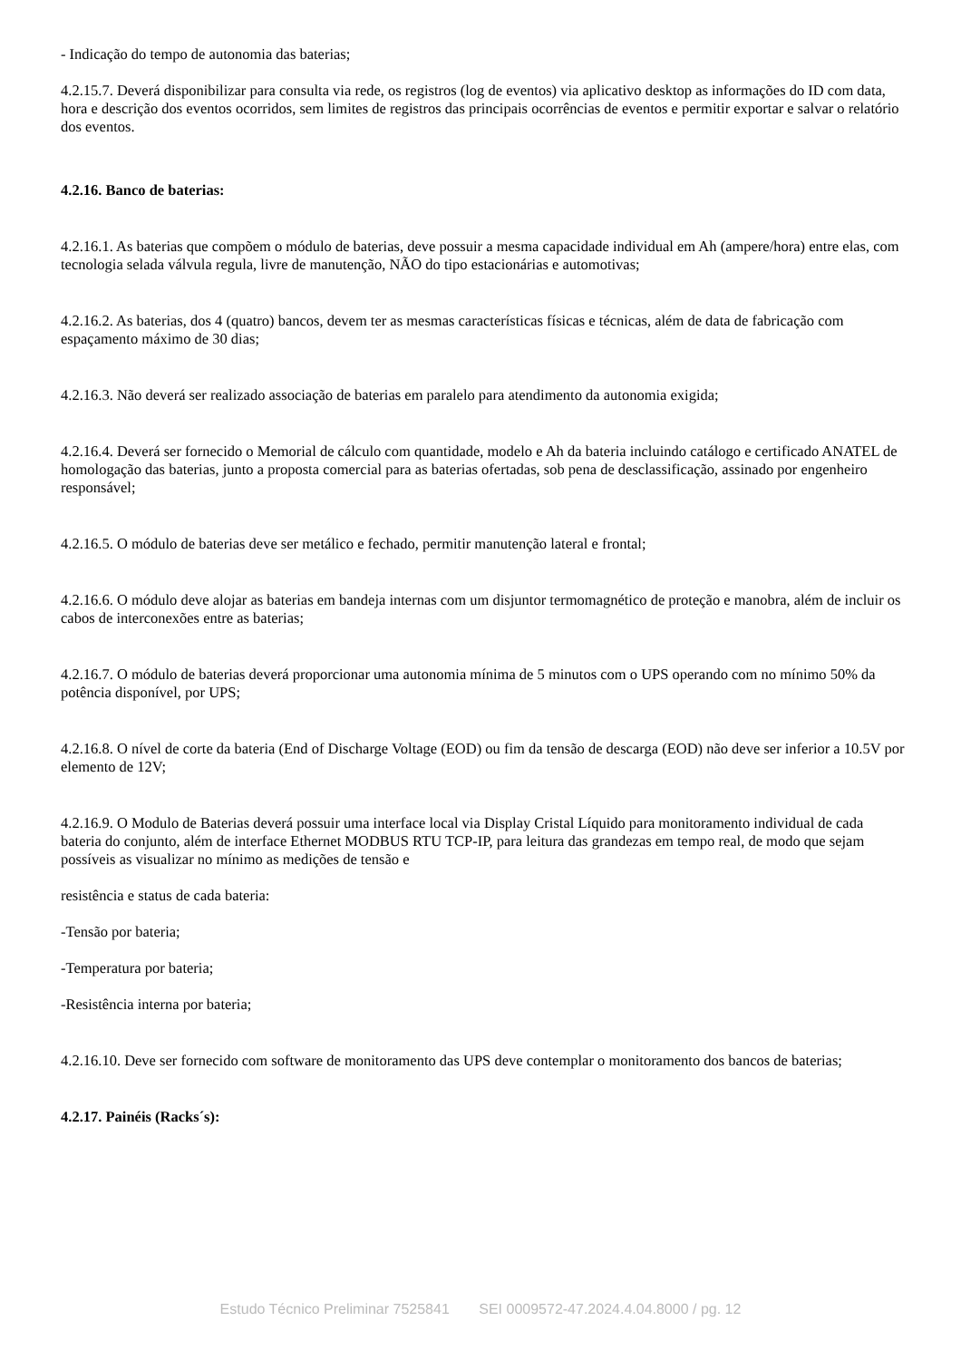- Indicação do tempo de autonomia das baterias;
4.2.15.7. Deverá disponibilizar para consulta via rede, os registros (log de eventos) via aplicativo desktop as informações do ID com data, hora e descrição dos eventos ocorridos, sem limites de registros das principais ocorrências de eventos e permitir exportar e salvar o relatório dos eventos.
4.2.16. Banco de baterias:
4.2.16.1. As baterias que compõem o módulo de baterias, deve possuir a mesma capacidade individual em Ah (ampere/hora) entre elas, com tecnologia selada válvula regula, livre de manutenção, NÃO do tipo estacionárias e automotivas;
4.2.16.2. As baterias, dos 4 (quatro) bancos, devem ter as mesmas características físicas e técnicas, além de data de fabricação com espaçamento máximo de 30 dias;
4.2.16.3. Não deverá ser realizado associação de baterias em paralelo para atendimento da autonomia exigida;
4.2.16.4. Deverá ser fornecido o Memorial de cálculo com quantidade, modelo e Ah da bateria incluindo catálogo e certificado ANATEL de homologação das baterias, junto a proposta comercial para as baterias ofertadas, sob pena de desclassificação, assinado por engenheiro responsável;
4.2.16.5. O módulo de baterias deve ser metálico e fechado, permitir manutenção lateral e frontal;
4.2.16.6. O módulo deve alojar as baterias em bandeja internas com um disjuntor termomagnético de proteção e manobra, além de incluir os cabos de interconexões entre as baterias;
4.2.16.7. O módulo de baterias deverá proporcionar uma autonomia mínima de 5 minutos com o UPS operando com no mínimo 50% da potência disponível, por UPS;
4.2.16.8. O nível de corte da bateria (End of Discharge Voltage (EOD) ou fim da tensão de descarga (EOD) não deve ser inferior a 10.5V por elemento de 12V;
4.2.16.9. O Modulo de Baterias deverá possuir uma interface local via Display Cristal Líquido para monitoramento individual de cada bateria do conjunto, além de interface Ethernet MODBUS RTU TCP-IP, para leitura das grandezas em tempo real, de modo que sejam possíveis as visualizar no mínimo as medições de tensão e
resistência e status de cada bateria:
-Tensão por bateria;
-Temperatura por bateria;
-Resistência interna por bateria;
4.2.16.10. Deve ser fornecido com software de monitoramento das UPS deve contemplar o monitoramento dos bancos de baterias;
4.2.17. Painéis (Racks´s):
Estudo Técnico Preliminar 7525841 SEI 0009572-47.2024.4.04.8000 / pg. 12